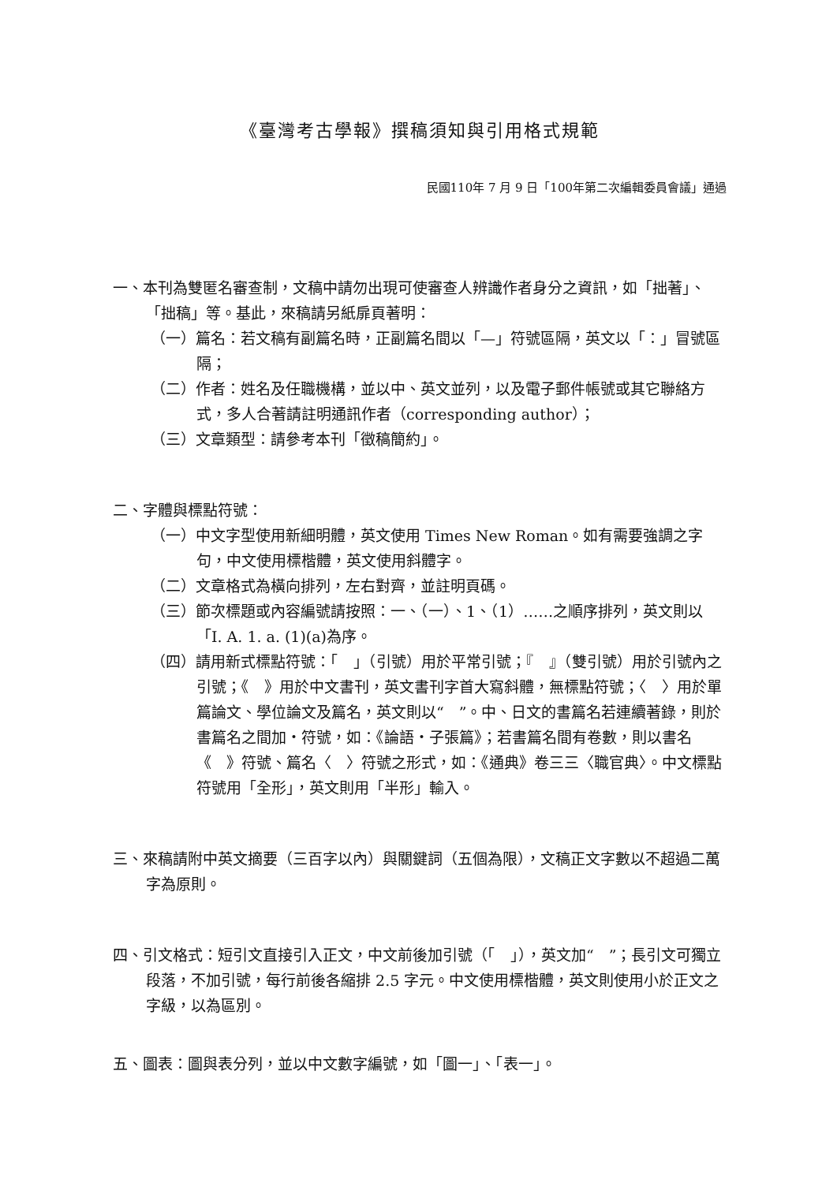《臺灣考古學報》撰稿須知與引用格式規範
民國110年 7 月 9 日「100年第二次編輯委員會議」通過
一、本刊為雙匿名審查制，文稿中請勿出現可使審查人辨識作者身分之資訊，如「拙著」、「拙稿」等。基此，來稿請另紙扉頁著明：
（一）篇名：若文稿有副篇名時，正副篇名間以「—」符號區隔，英文以「：」冒號區隔；
（二）作者：姓名及任職機構，並以中、英文並列，以及電子郵件帳號或其它聯絡方式，多人合著請註明通訊作者（corresponding author）；
（三）文章類型：請參考本刊「徵稿簡約」。
二、字體與標點符號：
（一）中文字型使用新細明體，英文使用 Times New Roman。如有需要強調之字句，中文使用標楷體，英文使用斜體字。
（二）文章格式為橫向排列，左右對齊，並註明頁碼。
（三）節次標題或內容編號請按照：一、（一）、1、（1）……之順序排列，英文則以「I. A. 1. a. (1)(a)為序。
（四）請用新式標點符號：「　」（引號）用於平常引號；『　』（雙引號）用於引號內之引號；《　》用於中文書刊，英文書刊字首大寫斜體，無標點符號；〈　〉用於單篇論文、學位論文及篇名，英文則以“　”。中、日文的書篇名若連續著錄，則於書篇名之間加・符號，如：《論語・子張篇》；若書篇名間有卷數，則以書名《　》符號、篇名〈　〉符號之形式，如：《通典》卷三三〈職官典〉。中文標點符號用「全形」，英文則用「半形」輸入。
三、來稿請附中英文摘要（三百字以內）與關鍵詞（五個為限），文稿正文字數以不超過二萬字為原則。
四、引文格式：短引文直接引入正文，中文前後加引號（「　」），英文加“　”；長引文可獨立段落，不加引號，每行前後各縮排 2.5 字元。中文使用標楷體，英文則使用小於正文之字級，以為區別。
五、圖表：圖與表分列，並以中文數字編號，如「圖一」、「表一」。